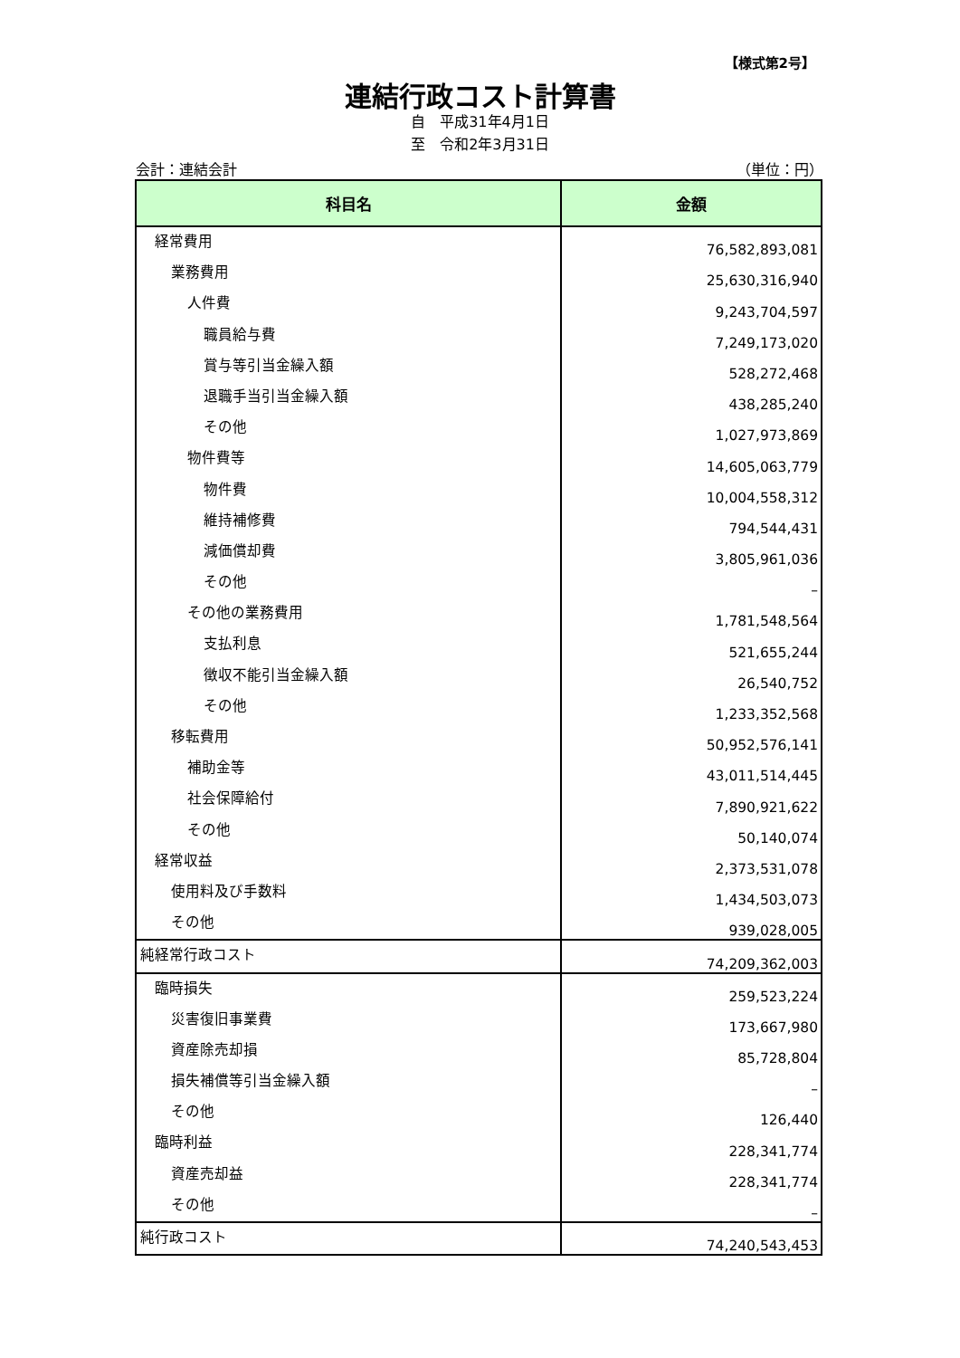【様式第2号】
連結行政コスト計算書
自　平成31年4月1日
至　令和2年3月31日
会計：連結会計 （単位：円）
| 科目名 | 金額 |
| --- | --- |
| 経常費用 | 76,582,893,081 |
| 業務費用 | 25,630,316,940 |
| 人件費 | 9,243,704,597 |
| 職員給与費 | 7,249,173,020 |
| 賞与等引当金繰入額 | 528,272,468 |
| 退職手当引当金繰入額 | 438,285,240 |
| その他 | 1,027,973,869 |
| 物件費等 | 14,605,063,779 |
| 物件費 | 10,004,558,312 |
| 維持補修費 | 794,544,431 |
| 減価償却費 | 3,805,961,036 |
| その他 | – |
| その他の業務費用 | 1,781,548,564 |
| 支払利息 | 521,655,244 |
| 徴収不能引当金繰入額 | 26,540,752 |
| その他 | 1,233,352,568 |
| 移転費用 | 50,952,576,141 |
| 補助金等 | 43,011,514,445 |
| 社会保障給付 | 7,890,921,622 |
| その他 | 50,140,074 |
| 経常収益 | 2,373,531,078 |
| 使用料及び手数料 | 1,434,503,073 |
| その他 | 939,028,005 |
| 純経常行政コスト | 74,209,362,003 |
| 臨時損失 | 259,523,224 |
| 災害復旧事業費 | 173,667,980 |
| 資産除売却損 | 85,728,804 |
| 損失補償等引当金繰入額 | – |
| その他 | 126,440 |
| 臨時利益 | 228,341,774 |
| 資産売却益 | 228,341,774 |
| その他 | – |
| 純行政コスト | 74,240,543,453 |